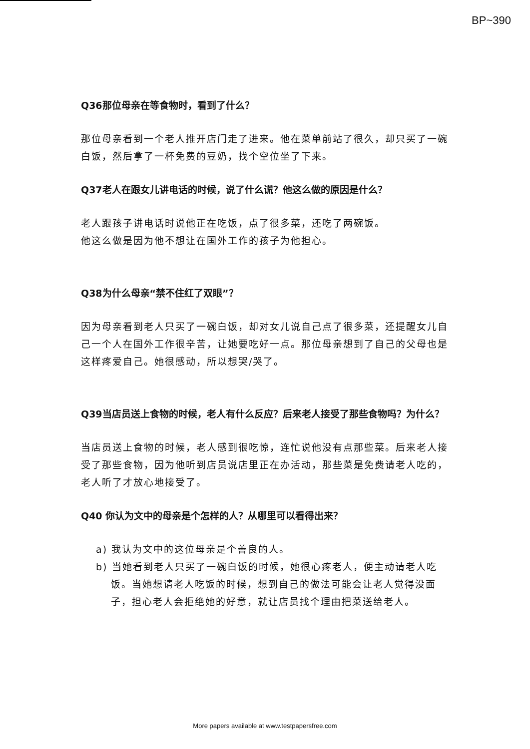BP~390
Q36那位母亲在等食物时，看到了什么？
那位母亲看到一个老人推开店门走了进来。他在菜单前站了很久，却只买了一碗白饭，然后拿了一杯免费的豆奶，找个空位坐了下来。
Q37老人在跟女儿讲电话的时候，说了什么谎？他这么做的原因是什么？
老人跟孩子讲电话时说他正在吃饭，点了很多菜，还吃了两碗饭。
他这么做是因为他不想让在国外工作的孩子为他担心。
Q38为什么母亲“禁不住红了双眼”？
因为母亲看到老人只买了一碗白饭，却对女儿说自己点了很多菜，还提醒女儿自己一个人在国外工作很辛苦，让她要吃好一点。那位母亲想到了自己的父母也是这样疼爱自己。她很感动，所以想哭/哭了。
Q39当店员送上食物的时候，老人有什么反应？后来老人接受了那些食物吗？为什么？
当店员送上食物的时候，老人感到很吃惊，连忙说他没有点那些菜。后来老人接受了那些食物，因为他听到店员说店里正在办活动，那些菜是免费请老人吃的，老人听了才放心地接受了。
Q40 你认为文中的母亲是个怎样的人？从哪里可以看得出来？
a) 我认为文中的这位母亲是个善良的人。
b) 当她看到老人只买了一碗白饭的时候，她很心疼老人，便主动请老人吃饭。当她想请老人吃饭的时候，想到自己的做法可能会让老人觉得没面子，担心老人会拒绝她的好意，就让店员找个理由把菜送给老人。
More papers available at www.testpapersfree.com